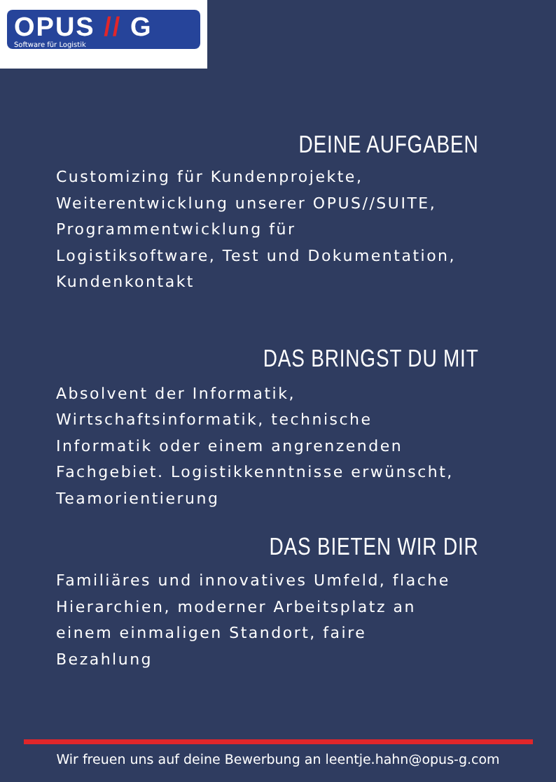OPUS // G
Software für Logistik
DEINE AUFGABEN
Customizing für Kundenprojekte, Weiterentwicklung unserer OPUS//SUITE, Programmentwicklung für Logistiksoftware, Test und Dokumentation, Kundenkontakt
DAS BRINGST DU MIT
Absolvent der Informatik, Wirtschaftsinformatik, technische Informatik oder einem angrenzenden Fachgebiet. Logistikkenntnisse erwünscht, Teamorientierung
DAS BIETEN WIR DIR
Familiäres und innovatives Umfeld, flache Hierarchien, moderner Arbeitsplatz an einem einmaligen Standort, faire Bezahlung
Wir freuen uns auf deine Bewerbung an leentje.hahn@opus-g.com